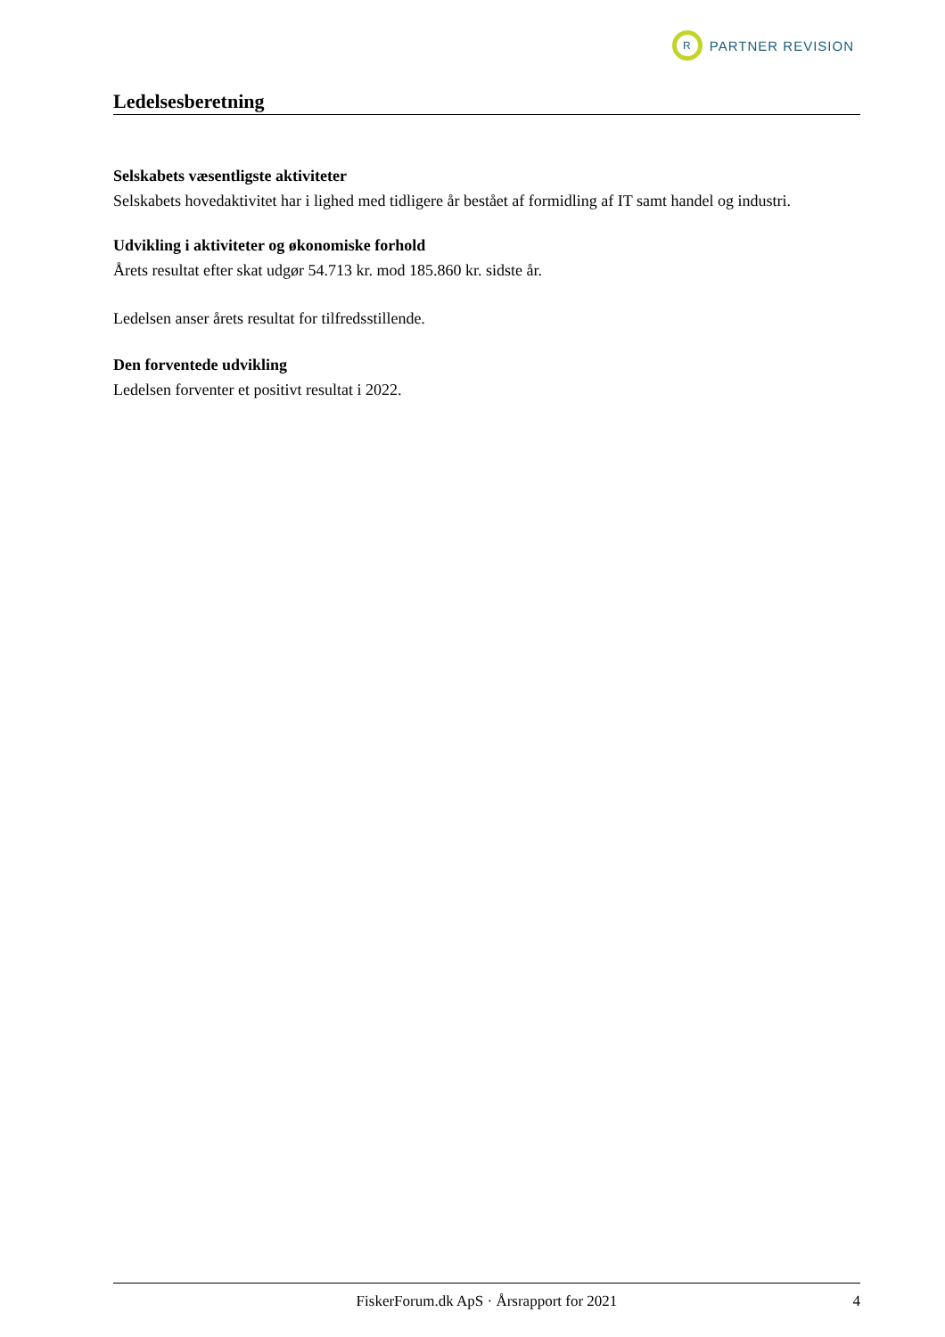R
PARTNER REVISION
Ledelsesberetning
Selskabets væsentligste aktiviteter
Selskabets hovedaktivitet har i lighed med tidligere år bestået af formidling af IT samt handel og industri.
Udvikling i aktiviteter og økonomiske forhold
Årets resultat efter skat udgør 54.713 kr. mod 185.860 kr. sidste år.
Ledelsen anser årets resultat for tilfredsstillende.
Den forventede udvikling
Ledelsen forventer et positivt resultat i 2022.
FiskerForum.dk ApS · Årsrapport for 2021 4